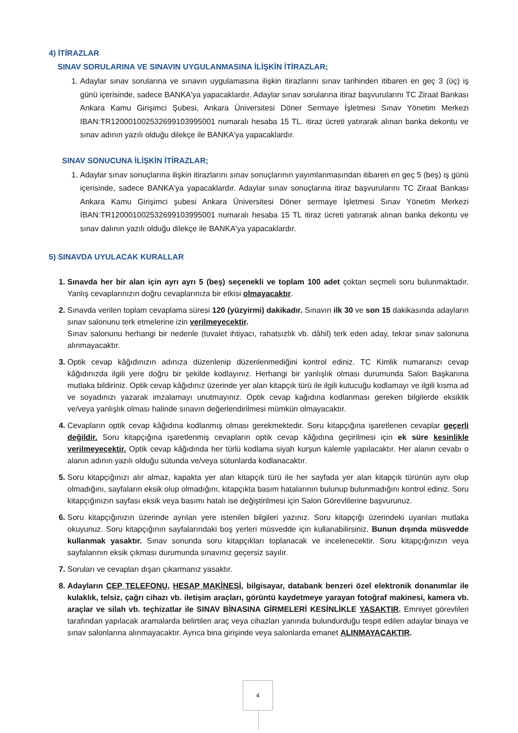4) İTİRAZLAR
SINAV SORULARINA VE SINAVIN UYGULANMASINA İLİŞKİN İTİRAZLAR;
Adaylar sınav sorularına ve sınavın uygulamasına ilişkin itirazlarını sınav tarihinden itibaren en geç 3 (üç) iş günü içerisinde, sadece BANKA'ya yapacaklardır. Adaylar sınav sorularına itiraz başvurularını TC Ziraat Bankası Ankara Kamu Girişimci Şubesi, Ankara Üniversitesi Döner Sermaye İşletmesi Sınav Yönetim Merkezi IBAN:TR120001002532699103995001 numaralı hesaba 15 TL. itiraz ücreti yatırarak alınan banka dekontu ve sınav adının yazılı olduğu dilekçe ile BANKA'ya yapacaklardır.
SINAV SONUCUNA İLİŞKİN İTİRAZLAR;
Adaylar sınav sonuçlarına ilişkin itirazlarını sınav sonuçlarının yayımlanmasından itibaren en geç 5 (beş) iş günü içerisinde, sadece BANKA'ya yapacaklardır. Adaylar sınav sonuçlarına itiraz başvurularını TC Ziraat Bankası Ankara Kamu Girişimci şubesi Ankara Üniversitesi Döner sermaye İşletmesi Sınav Yönetim Merkezi İBAN:TR120001002532699103995001 numaralı hesaba 15 TL itiraz ücreti yatırarak alınan banka dekontu ve sınav dalının yazılı olduğu dilekçe ile BANKA'ya yapacaklardır.
5) SINAVDA UYULACAK KURALLAR
Sınavda her bir alan için ayrı ayrı 5 (beş) seçenekli ve toplam 100 adet çoktan seçmeli soru bulunmaktadır. Yanlış cevaplarınızın doğru cevaplarınıza bir etkisi olmayacaktır.
Sınavda verilen toplam cevaplama süresi 120 (yüzyirmi) dakikadır. Sınavın ilk 30 ve son 15 dakikasında adayların sınav salonunu terk etmelerine izin verilmeyecektir.
Sınav salonunu herhangi bir nedenle (tuvalet ihtiyacı, rahatsızlık vb. dâhil) terk eden aday, tekrar sınav salonuna alınmayacaktır.
Optik cevap kâğıdınızın adınıza düzenlenip düzenlenmediğini kontrol ediniz. TC Kimlik numaranızı cevap kâğıdınızda ilgili yere doğru bir şekilde kodlayınız. Herhangi bir yanlışlık olması durumunda Salon Başkanına mutlaka bildiriniz. Optik cevap kâğıdınız üzerinde yer alan kitapçık türü ile ilgili kutucuğu kodlamayı ve ilgili kısma ad ve soyadınızı yazarak imzalamayı unutmayınız. Optik cevap kağıdına kodlanması gereken bilgilerde eksiklik ve/veya yanlışlık olması halinde sınavın değerlendirilmesi mümkün olmayacaktır.
Cevapların optik cevap kâğıdına kodlanmış olması gerekmektedir. Soru kitapçığına işaretlenen cevaplar geçerli değildir. Soru kitapçığına işaretlenmiş cevapların optik cevap kâğıdına geçirilmesi için ek süre kesinlikle verilmeyecektir. Optik cevap kâğıdında her türlü kodlama siyah kurşun kalemle yapılacaktır. Her alanın cevabı o alanın adının yazılı olduğu sütunda ve/veya sütunlarda kodlanacaktır.
Soru kitapçığınızı alır almaz, kapakta yer alan kitapçık türü ile her sayfada yer alan kitapçık türünün aynı olup olmadığını, sayfaların eksik olup olmadığını, kitapçıkta basım hatalarının bulunup bulunmadığını kontrol ediniz. Soru kitapçığınızın sayfası eksik veya basımı hatalı ise değiştirilmesi için Salon Görevlilerine başvurunuz.
Soru kitapçığınızın üzerinde ayrılan yere istenilen bilgileri yazınız. Soru kitapçığı üzerindeki uyarıları mutlaka okuyunuz. Soru kitapçığının sayfalarındaki boş yerleri müsvedde için kullanabilirsiniz. Bunun dışında müsvedde kullanmak yasaktır. Sınav sonunda soru kitapçıkları toplanacak ve incelenecektir. Soru kitapçığınızın veya sayfalarının eksik çıkması durumunda sınavınız geçersiz sayılır.
Soruları ve cevapları dışarı çıkarmanız yasaktır.
Adayların CEP TELEFONU, HESAP MAKİNESİ, bilgisayar, databank benzeri özel elektronik donanımlar ile kulaklık, telsiz, çağrı cihazı vb. iletişim araçları, görüntü kaydetmeye yarayan fotoğraf makinesi, kamera vb. araçlar ve silah vb. teçhizatlar ile SINAV BİNASINA GİRMELERİ KESİNLİKLE YASAKTIR. Emniyet görevlileri tarafından yapılacak aramalarda belirtilen araç veya cihazları yanında bulundurduğu tespit edilen adaylar binaya ve sınav salonlarına alınmayacaktır. Ayrıca bina girişinde veya salonlarda emanet ALINMAYACAKTIR.
4